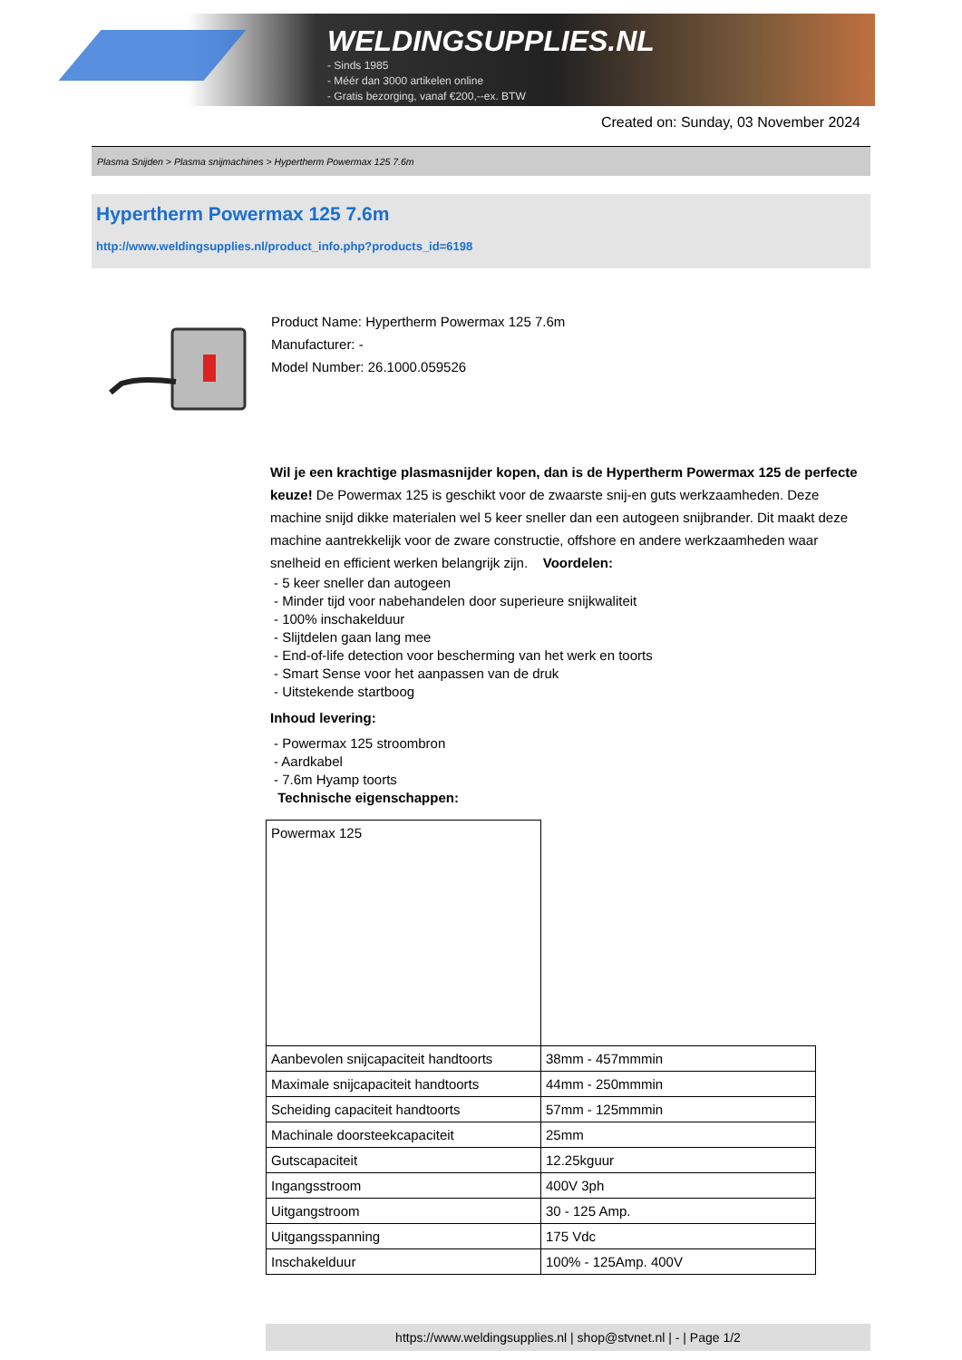WELDINGSUPPLIES.NL
- Sinds 1985
- Méér dan 3000 artikelen online
- Gratis bezorging, vanaf €200,--ex. BTW
Created on: Sunday, 03 November 2024
Plasma Snijden > Plasma snijmachines > Hypertherm Powermax 125 7.6m
Hypertherm Powermax 125 7.6m
http://www.weldingsupplies.nl/product_info.php?products_id=6198
Product Name: Hypertherm Powermax 125 7.6m
Manufacturer: -
Model Number: 26.1000.059526
Wil je een krachtige plasmasnijder kopen, dan is de Hypertherm Powermax 125 de perfecte keuze! De Powermax 125 is geschikt voor de zwaarste snij-en guts werkzaamheden. Deze machine snijd dikke materialen wel 5 keer sneller dan een autogeen snijbrander. Dit maakt deze machine aantrekkelijk voor de zware constructie, offshore en andere werkzaamheden waar snelheid en efficient werken belangrijk zijn. Voordelen:
- 5 keer sneller dan autogeen
- Minder tijd voor nabehandelen door superieure snijkwaliteit
- 100% inschakelduur
- Slijtdelen gaan lang mee
- End-of-life detection voor bescherming van het werk en toorts
- Smart Sense voor het aanpassen van de druk
- Uitstekende startboog
Inhoud levering:
- Powermax 125 stroombron
- Aardkabel
- 7.6m Hyamp toorts
Technische eigenschappen:
| Powermax 125 | |
| Aanbevolen snijcapaciteit handtoorts | 38mm - 457mmmin |
| Maximale snijcapaciteit handtoorts | 44mm - 250mmmin |
| Scheiding capaciteit handtoorts | 57mm - 125mmmin |
| Machinale doorsteekcapaciteit | 25mm |
| Gutscapaciteit | 12.25kguur |
| Ingangsstroom | 400V 3ph |
| Uitgangstroom | 30 - 125 Amp. |
| Uitgangsspanning | 175 Vdc |
| Inschakelduur | 100% - 125Amp. 400V |
https://www.weldingsupplies.nl | shop@stvnet.nl | - | Page 1/2